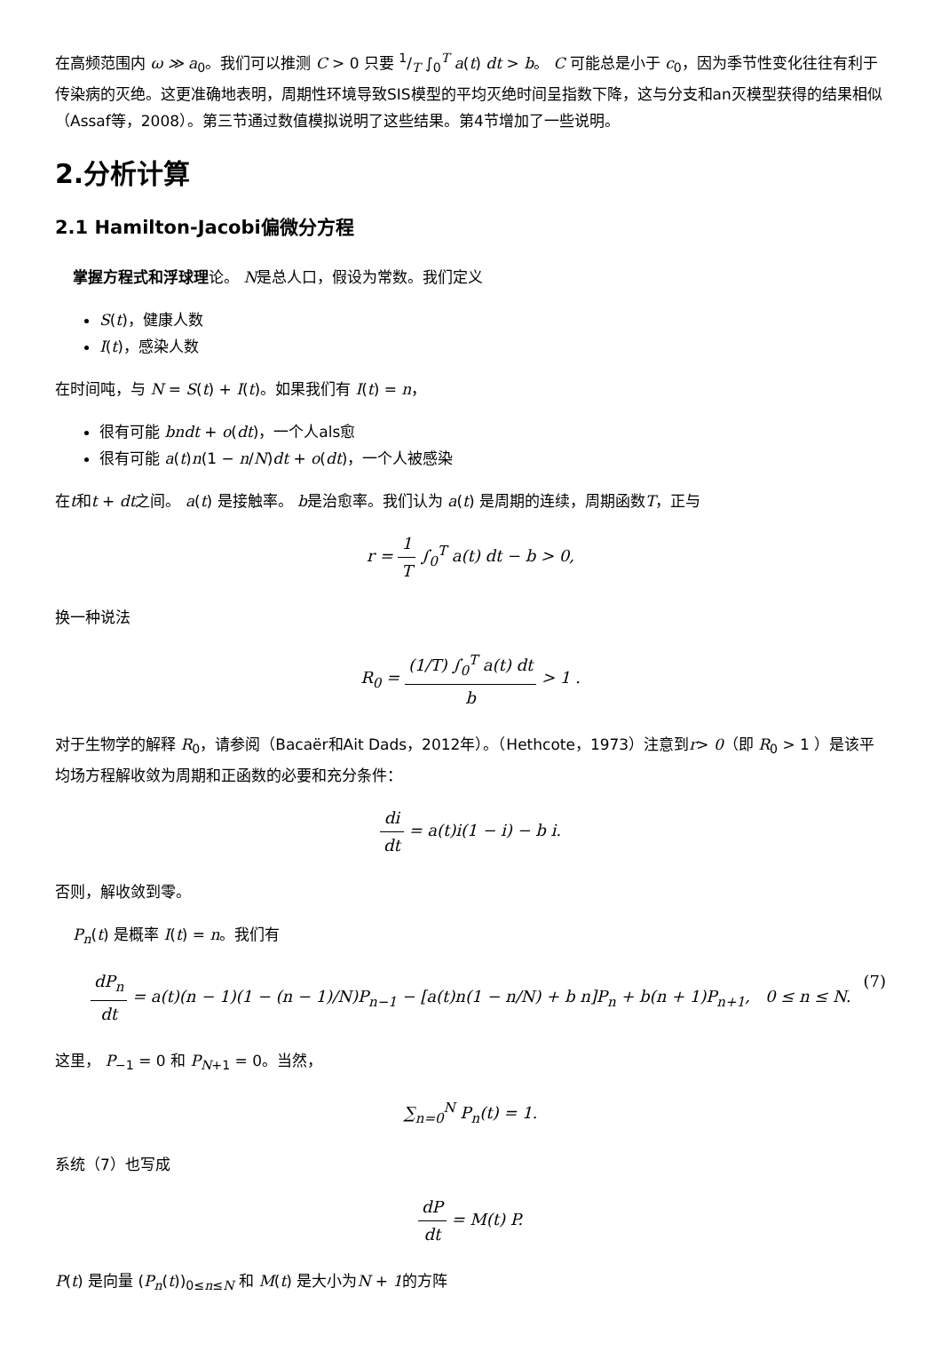在高频范围内 ω ≫ a<sub>0</sub>。我们可以推测 C > 0 只要 1/T ∫<sub>0</sub><sup>T</sup> a(t) dt > b。 C 可能总是小于 c<sub>0</sub>，因为季节性变化往往有利于传染病的灭绝。这更准确地表明，周期性环境导致SIS模型的平均灭绝时间呈指数下降，这与分支和an灭模型获得的结果相似（Assaf等，2008）。第三节通过数值模拟说明了这些结果。第4节增加了一些说明。
2.分析计算
2.1 Hamilton-Jacobi偏微分方程
掌握方程式和浮球理论。 N是总人口，假设为常数。我们定义
S(t)，健康人数
I(t)，感染人数
在时间吨，与 N = S(t) + I(t)。如果我们有 I(t) = n，
很有可能 bndt + o(dt)，一个人als愈
很有可能 a(t)n(1 − n/N)dt + o(dt)，一个人被感染
在t和t + dt之间。 a(t) 是接触率。 b是治愈率。我们认为 a(t) 是周期的连续，周期函数T，正与
r = 1 T ∫<sub>0</sub><sup>T</sup> a(t) dt − b > 0,
换一种说法
R<sub>0</sub> = (1/T) ∫<sub>0</sub><sup>T</sup> a(t) dt b > 1 .
对于生物学的解释 R<sub>0</sub>，请参阅（Bacaër和Ait Dads，2012年）。（Hethcote，1973）注意到r> 0（即 R<sub>0</sub> > 1 ）是该平均场方程解收敛为周期和正函数的必要和充分条件：
di dt = a(t)i(1 − i) − b i.
否则，解收敛到零。
P<sub>n</sub>(t) 是概率 I(t) = n。我们有
dP<sub>n</sub> dt = a(t)(n − 1)(1 − (n − 1)/N)P<sub>n−1</sub> − [a(t)n(1 − n/N) + b n]P<sub>n</sub> + b(n + 1)P<sub>n+1</sub>, 0 ≤ n ≤ N. (7)
这里， P<sub>−1</sub> = 0 和 P<sub>N+1</sub> = 0。当然，
∑<sub>n=0</sub><sup>N</sup> P<sub>n</sub>(t) = 1.
系统（7）也写成
dP dt = M(t) P.
P(t) 是向量 (P<sub>n</sub>(t))<sub>0≤n≤N</sub> 和 M(t) 是大小为N + 1的方阵